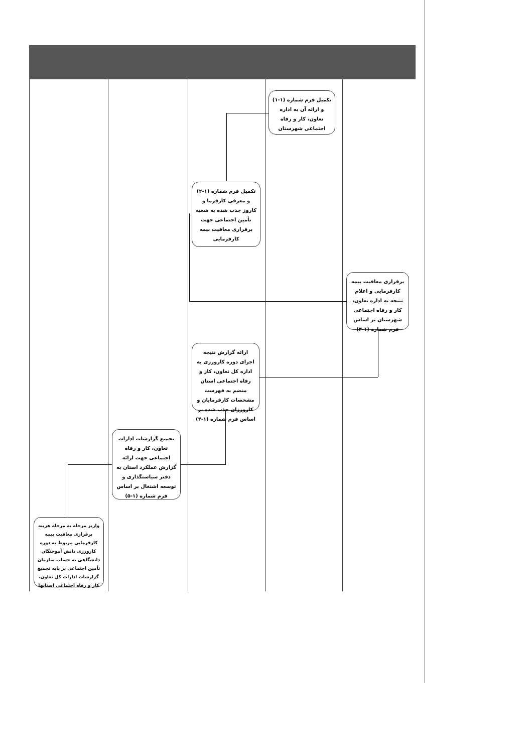تکمیل فرم شماره (۱-۱) و ارائه آن به اداره تعاون، کار و رفاه اجتماعی شهرستان
تکمیل فرم شماره (۱-۲) و معرفی کارفرما و کاروز جذب شده به شعبه تأمین اجتماعی جهت برقراری معافیت بیمه کارفرمایی
برقراری معافیت بیمه کارفرمایی و اعلام نتیجه به اداره تعاون، کار و رفاه اجتماعی شهرستان بر اساس فرم شماره (۱-۳)
ارائه گزارش نتیجه اجرای دوره کارورزی به اداره کل تعاون، کار و رفاه اجتماعی استان منضم به فهرست مشخصات کارفرمایان و کارورزان جذب شده بر اساس فرم شماره (۱-۴)
تجمیع گزارشات ادارات تعاون، کار و رفاه اجتماعی جهت ارائه گزارش عملکرد استان به دفتر سیاستگذاری و توسعه اشتغال بر اساس فرم شماره (۱-۵)
واریز مرحله به مرحله هزینه برقراری معافیت بیمه کارفرمایی مربوط به دوره کارورزی دانش آموختگان دانشگاهی به حساب سازمان تأمین اجتماعی بر پایه تجمیع گزارشات ادارات کل تعاون، کار و رفاه اجتماعی استانها